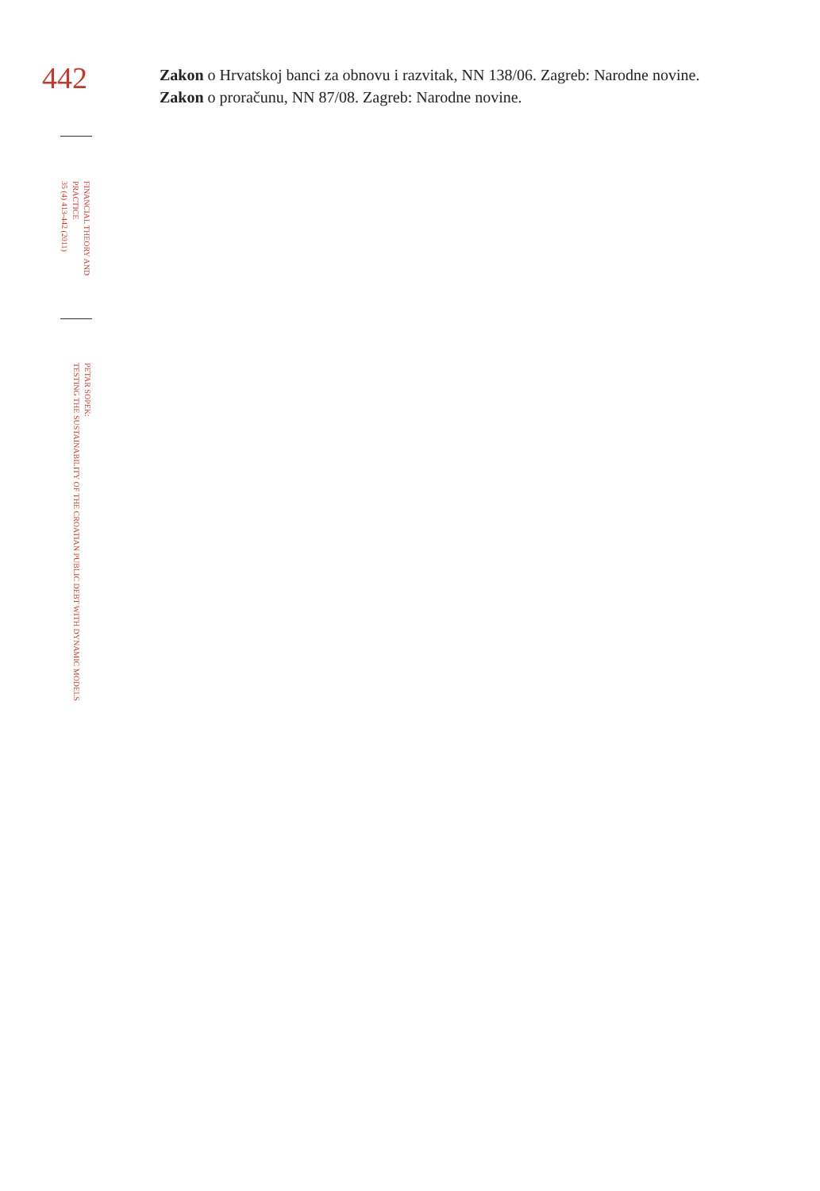442
FINANCIAL THEORY AND
PRACTICE
35 (4) 413-442 (2011)
PETAR SOPEK:
TESTING THE SUSTAINABILITY OF THE CROATIAN PUBLIC DEBT WITH DYNAMIC MODELS
Zakon o Hrvatskoj banci za obnovu i razvitak, NN 138/06. Zagreb: Narodne novine.
Zakon o proračunu, NN 87/08. Zagreb: Narodne novine.